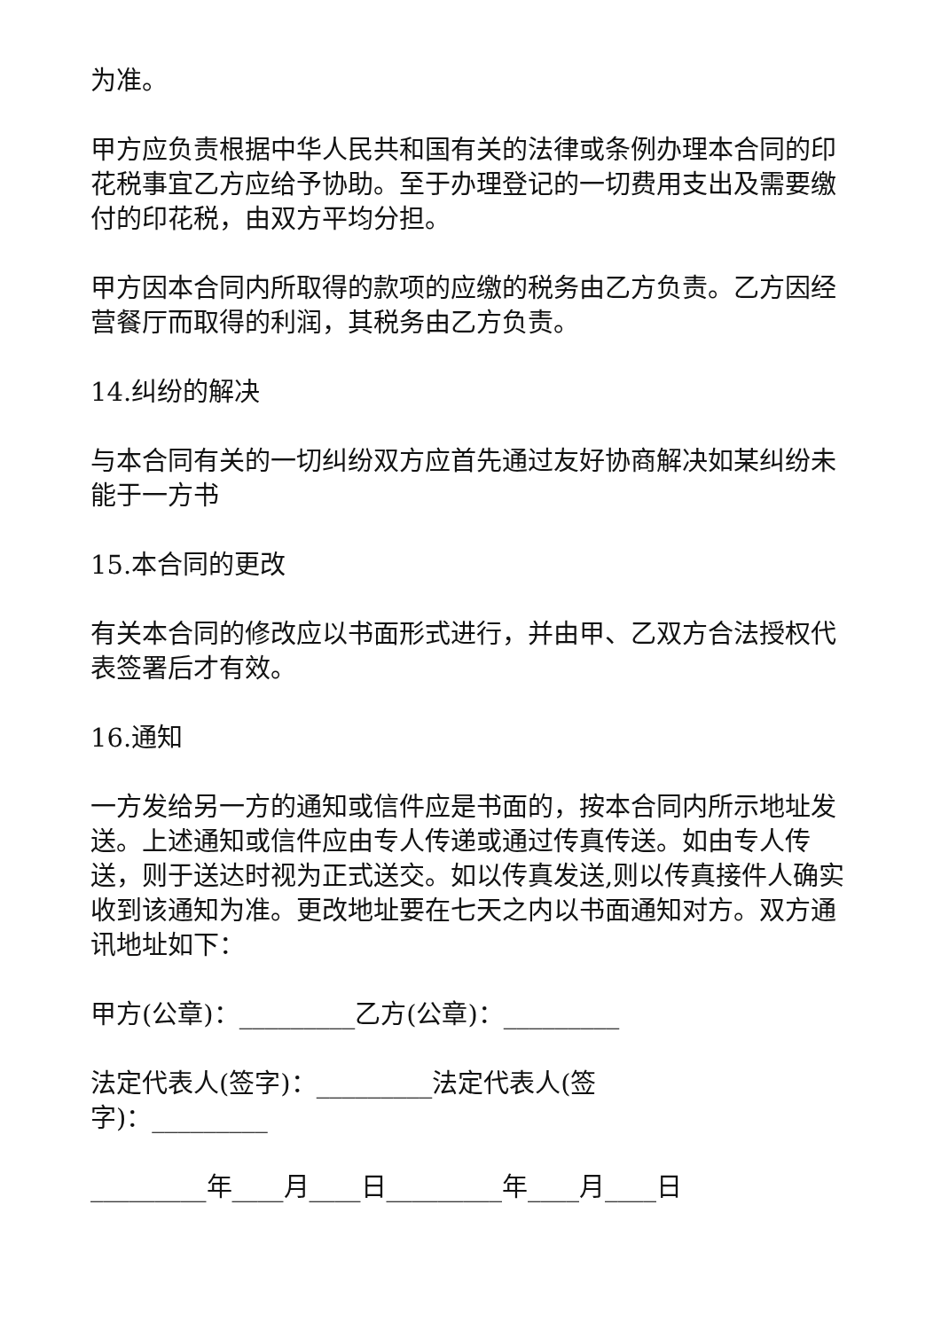为准。
甲方应负责根据中华人民共和国有关的法律或条例办理本合同的印花税事宜乙方应给予协助。至于办理登记的一切费用支出及需要缴付的印花税，由双方平均分担。
甲方因本合同内所取得的款项的应缴的税务由乙方负责。乙方因经营餐厅而取得的利润，其税务由乙方负责。
14.纠纷的解决
与本合同有关的一切纠纷双方应首先通过友好协商解决如某纠纷未能于一方书
15.本合同的更改
有关本合同的修改应以书面形式进行，并由甲、乙双方合法授权代表签署后才有效。
16.通知
一方发给另一方的通知或信件应是书面的，按本合同内所示地址发送。上述通知或信件应由专人传递或通过传真传送。如由专人传送，则于送达时视为正式送交。如以传真发送,则以传真接件人确实收到该通知为准。更改地址要在七天之内以书面通知对方。双方通讯地址如下：
甲方(公章)：_________乙方(公章)：_________
法定代表人(签字)：_________法定代表人(签
字)：_________
_________年____月____日_________年____月____日